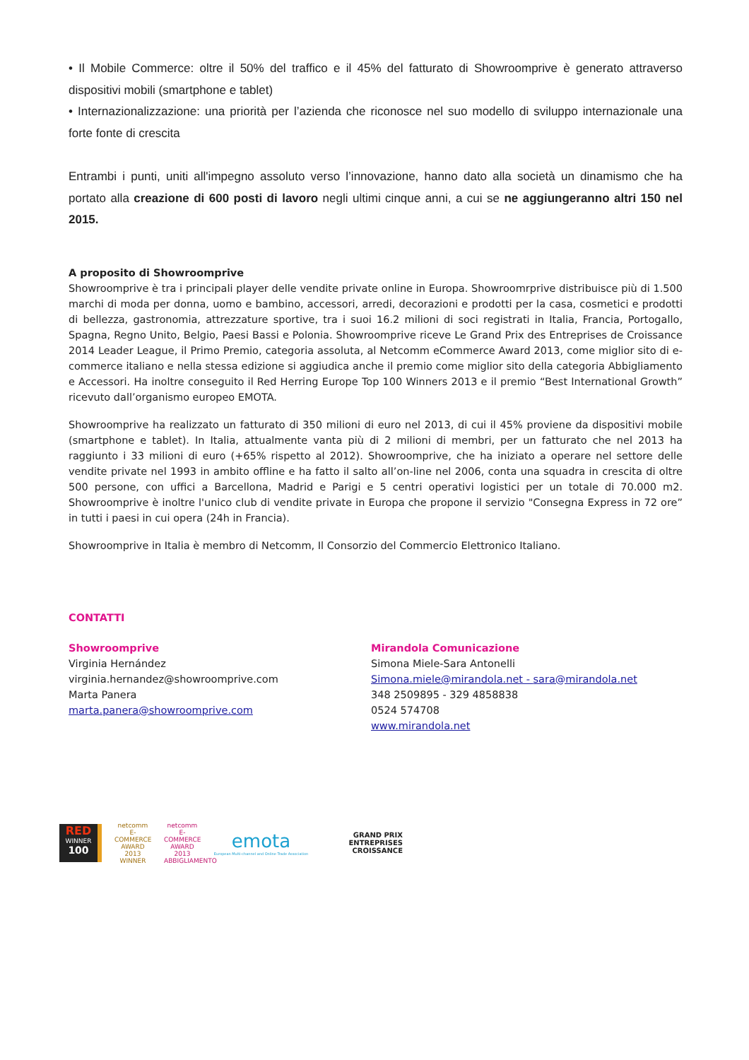• Il Mobile Commerce: oltre il 50% del traffico e il 45% del fatturato di Showroomprive è generato attraverso dispositivi mobili (smartphone e tablet)
• Internazionalizzazione: una priorità per l’azienda che riconosce nel suo modello di sviluppo internazionale una forte fonte di crescita
Entrambi i punti, uniti all'impegno assoluto verso l’innovazione, hanno dato alla società un dinamismo che ha portato alla creazione di 600 posti di lavoro negli ultimi cinque anni, a cui se ne aggiungeranno altri 150 nel 2015.
A proposito di Showroomprive
Showroomprive è tra i principali player delle vendite private online in Europa. Showroomrprive distribuisce più di 1.500 marchi di moda per donna, uomo e bambino, accessori, arredi, decorazioni e prodotti per la casa, cosmetici e prodotti di bellezza, gastronomia, attrezzature sportive, tra i suoi 16.2 milioni di soci registrati in Italia, Francia, Portogallo, Spagna, Regno Unito, Belgio, Paesi Bassi e Polonia. Showroomprive riceve Le Grand Prix des Entreprises de Croissance 2014 Leader League, il Primo Premio, categoria assoluta, al Netcomm eCommerce Award 2013, come miglior sito di e-commerce italiano e nella stessa edizione si aggiudica anche il premio come miglior sito della categoria Abbigliamento e Accessori. Ha inoltre conseguito il Red Herring Europe Top 100 Winners 2013 e il premio “Best International Growth” ricevuto dall’organismo europeo EMOTA.
Showroomprive ha realizzato un fatturato di 350 milioni di euro nel 2013, di cui il 45% proviene da dispositivi mobile (smartphone e tablet). In Italia, attualmente vanta più di 2 milioni di membri, per un fatturato che nel 2013 ha raggiunto i 33 milioni di euro (+65% rispetto al 2012). Showroomprive, che ha iniziato a operare nel settore delle vendite private nel 1993 in ambito offline e ha fatto il salto all’on-line nel 2006, conta una squadra in crescita di oltre 500 persone, con uffici a Barcellona, Madrid e Parigi e 5 centri operativi logistici per un totale di 70.000 m2. Showroomprive è inoltre l'unico club di vendite private in Europa che propone il servizio "Consegna Express in 72 ore” in tutti i paesi in cui opera (24h in Francia).
Showroomprive in Italia è membro di Netcomm, Il Consorzio del Commercio Elettronico Italiano.
CONTATTI
Showroomprive
Virginia Hernández
virginia.hernandez@showroomprive.com
Marta Panera
marta.panera@showroomprive.com
Mirandola Comunicazione
Simona Miele-Sara Antonelli
Simona.miele@mirandola.net - sara@mirandola.net
348 2509895 - 329 4858838
0524 574708
www.mirandola.net
RED
WINNER
100
netcomm
E-COMMERCE AWARD 2013
WINNER
netcomm
E-COMMERCE AWARD 2013
ABBIGLIAMENTO
emota
European Multi-channel and Online Trade Association
GRAND PRIX
ENTREPRISES
CROISSANCE